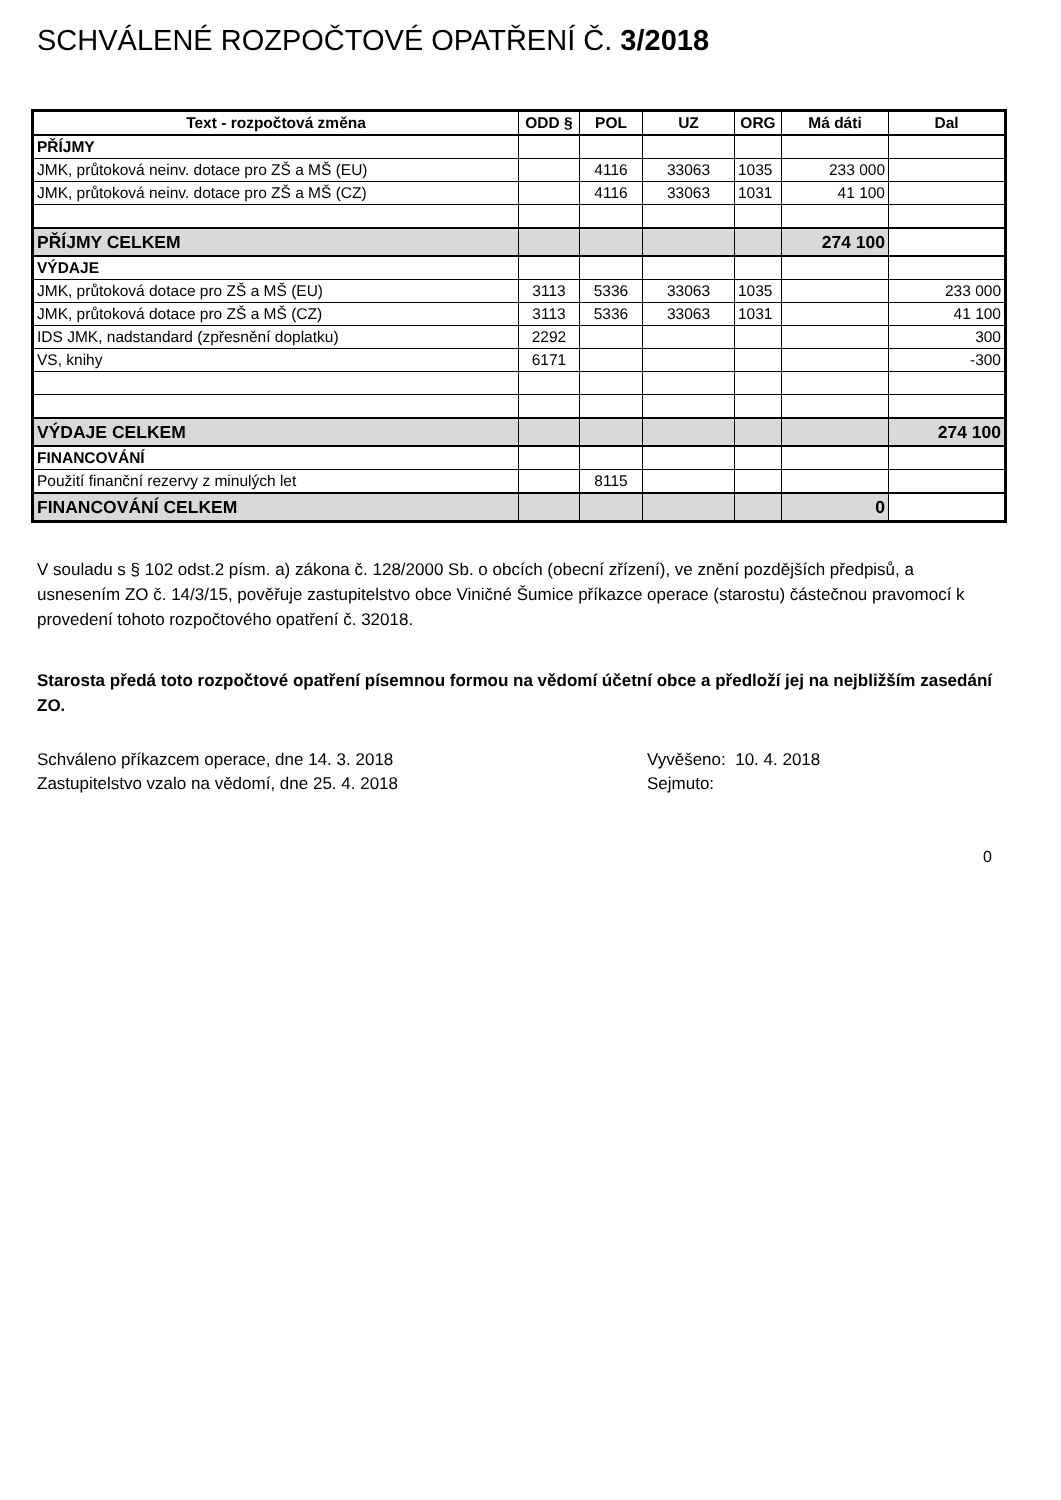SCHVÁLENÉ ROZPOČTOVÉ OPATŘENÍ Č. 3/2018
| Text - rozpočtová změna | ODD § | POL | UZ | ORG | Má dáti | Dal |
| --- | --- | --- | --- | --- | --- | --- |
| PŘÍJMY | | | | | | |
| JMK, průtoková neinv. dotace pro ZŠ a MŠ (EU) | | 4116 | 33063 | 1035 | 233 000 | |
| JMK, průtoková neinv. dotace pro ZŠ a MŠ (CZ) | | 4116 | 33063 | 1031 | 41 100 | |
| PŘÍJMY CELKEM | | | | | 274 100 | |
| VÝDAJE | | | | | | |
| JMK, průtoková dotace pro ZŠ a MŠ (EU) | 3113 | 5336 | 33063 | 1035 | | 233 000 |
| JMK, průtoková dotace pro ZŠ a MŠ (CZ) | 3113 | 5336 | 33063 | 1031 | | 41 100 |
| IDS JMK, nadstandard (zpřesnění doplatku) | 2292 | | | | | 300 |
| VS, knihy | 6171 | | | | | -300 |
| VÝDAJE CELKEM | | | | | | 274 100 |
| FINANCOVÁNÍ | | | | | | |
| Použití finanční rezervy z minulých let | | 8115 | | | | |
| FINANCOVÁNÍ CELKEM | | | | | 0 | |
V souladu s § 102 odst.2 písm. a) zákona č. 128/2000 Sb. o obcích (obecní zřízení), ve znění pozdějších předpisů, a usnesením ZO č. 14/3/15, pověřuje zastupitelstvo obce Viničné Šumice příkazce operace (starostu) částečnou pravomocí k provedení tohoto rozpočtového opatření č. 32018.
Starosta předá toto rozpočtové opatření písemnou formou na vědomí účetní obce a předloží jej na nejbližším zasedání ZO.
Schváleno příkazcem operace, dne 14. 3. 2018
Zastupitelstvo vzalo na vědomí, dne 25. 4. 2018
Vyvěšeno: 10. 4. 2018
Sejmuto:
0